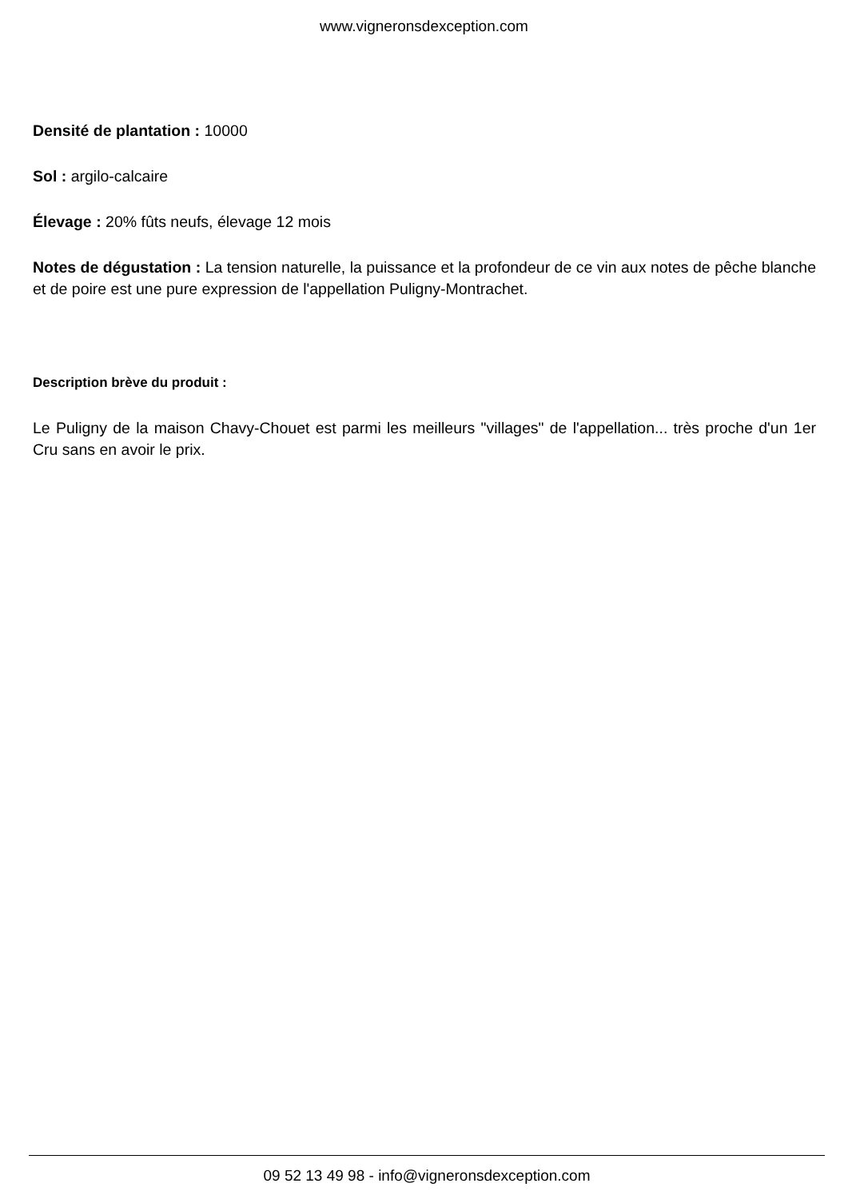www.vigneronsdexception.com
Densité de plantation : 10000
Sol : argilo-calcaire
Élevage : 20% fûts neufs, élevage 12 mois
Notes de dégustation : La tension naturelle, la puissance et la profondeur de ce vin aux notes de pêche blanche et de poire est une pure expression de l'appellation Puligny-Montrachet.
Description brève du produit :
Le Puligny de la maison Chavy-Chouet est parmi les meilleurs "villages" de l'appellation... très proche d'un 1er Cru sans en avoir le prix.
09 52 13 49 98 - info@vigneronsdexception.com